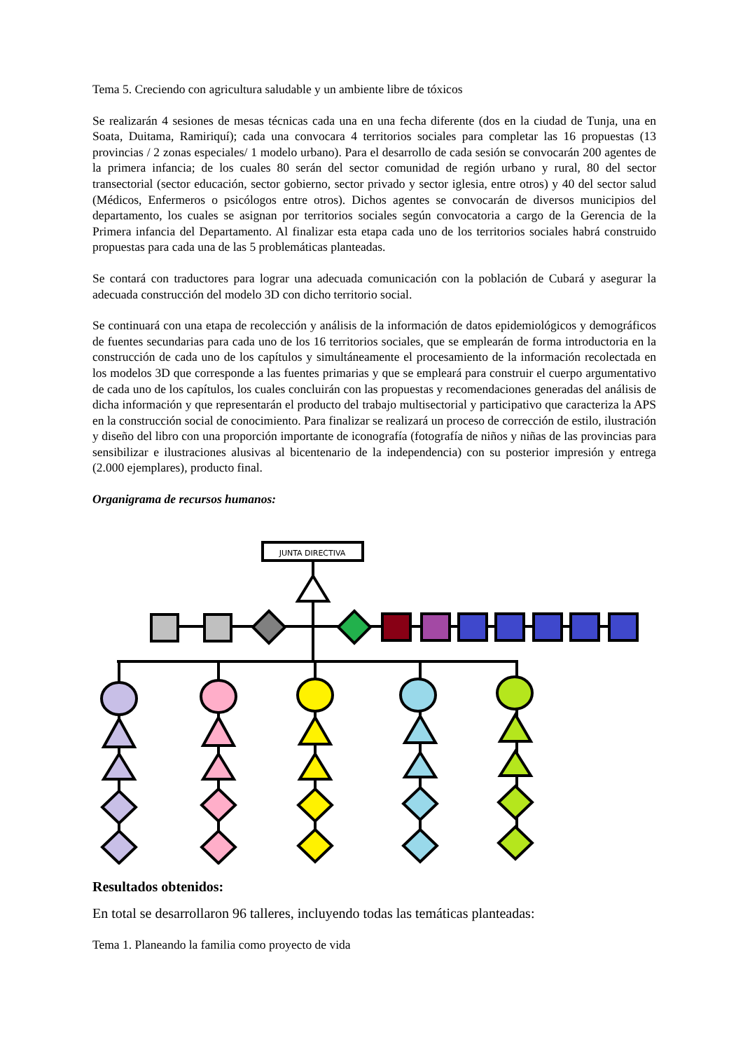Tema 5. Creciendo con agricultura saludable y un ambiente libre de tóxicos
Se realizarán 4 sesiones de mesas técnicas cada una en una fecha diferente (dos en la ciudad de Tunja, una en Soata, Duitama, Ramiriquí); cada una convocara 4 territorios sociales para completar las 16 propuestas (13 provincias / 2 zonas especiales/ 1 modelo urbano). Para el desarrollo de cada sesión se convocarán 200 agentes de la primera infancia; de los cuales 80 serán del sector comunidad de región urbano y rural, 80 del sector transectorial (sector educación, sector gobierno, sector privado y sector iglesia, entre otros) y 40 del sector salud (Médicos, Enfermeros o psicólogos entre otros). Dichos agentes se convocarán de diversos municipios del departamento, los cuales se asignan por territorios sociales según convocatoria a cargo de la Gerencia de la Primera infancia del Departamento. Al finalizar esta etapa cada uno de los territorios sociales habrá construido propuestas para cada una de las 5 problemáticas planteadas.
Se contará con traductores para lograr una adecuada comunicación con la población de Cubará y asegurar la adecuada construcción del modelo 3D con dicho territorio social.
Se continuará con una etapa de recolección y análisis de la información de datos epidemiológicos y demográficos de fuentes secundarias para cada uno de los 16 territorios sociales, que se emplearán de forma introductoria en la construcción de cada uno de los capítulos y simultáneamente el procesamiento de la información recolectada en los modelos 3D que corresponde a las fuentes primarias y que se empleará para construir el cuerpo argumentativo de cada uno de los capítulos, los cuales concluirán con las propuestas y recomendaciones generadas del análisis de dicha información y que representarán el producto del trabajo multisectorial y participativo que caracteriza la APS en la construcción social de conocimiento. Para finalizar se realizará un proceso de corrección de estilo, ilustración y diseño del libro con una proporción importante de iconografía (fotografía de niños y niñas de las provincias para sensibilizar e ilustraciones alusivas al bicentenario de la independencia) con su posterior impresión y entrega (2.000 ejemplares), producto final.
Organigrama de recursos humanos:
JUNTA DIRECTIVA
Resultados obtenidos:
En total se desarrollaron 96 talleres, incluyendo todas las temáticas planteadas:
Tema 1. Planeando la familia como proyecto de vida